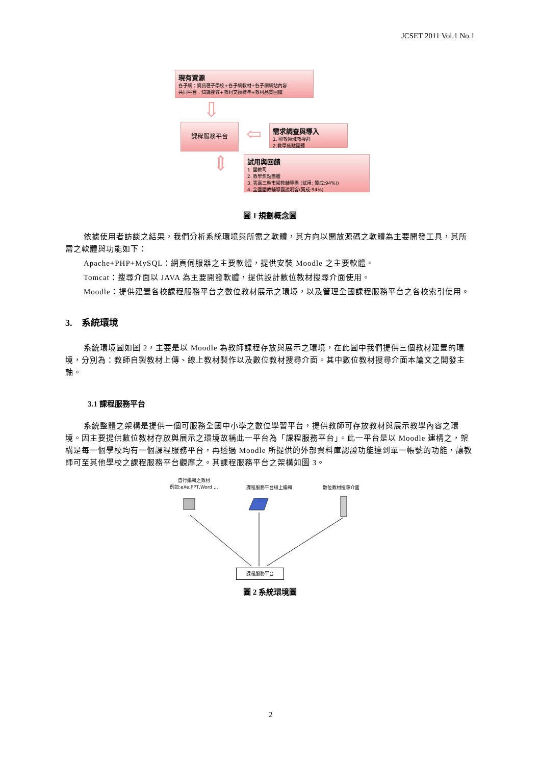JCSET 2011 Vol.1 No.1
現有資源
各子網：資訊種子學校+各子網教材+各子網網站內容
共同平台：知識搜尋+教材交換標準+教材品質回饋
⇩
課程服務平台 ⇦
需求調查與導入
1. 國教領域教授群
2.教學焦點團體
⇕
試用與回饋
1. 國教司
2. 教學焦點團體
3. 雲嘉三縣市國教輔導團 (試用: 贊成:94%))
4. 全國國教輔導團說明會(贊成:94%)
圖 1 規劃概念圖
依據使用者訪談之結果，我們分析系統環境與所需之軟體，其方向以開放源碼之軟體為主要開發工具，其所需之軟體與功能如下：
Apache+PHP+MySQL：網頁伺服器之主要軟體，提供安裝 Moodle 之主要軟體。
Tomcat：搜尋介面以 JAVA 為主要開發軟體，提供設計數位教材搜尋介面使用。
Moodle：提供建置各校課程服務平台之數位教材展示之環境，以及管理全國課程服務平台之各校索引使用。
3. 系統環境
系統環境圖如圖 2，主要是以 Moodle 為教師課程存放與展示之環境，在此圖中我們提供三個教材建置的環境，分別為：教師自製教材上傳、線上教材製作以及數位教材搜尋介面。其中數位教材搜尋介面本論文之開發主軸。
3.1 課程服務平台
系統整體之架構是提供一個可服務全國中小學之數位學習平台，提供教師可存放教材與展示教學內容之環境。因主要提供數位教材存放與展示之環境故稱此一平台為「課程服務平台」。此一平台是以 Moodle 建構之，架構是每一個學校均有一個課程服務平台，再透過 Moodle 所提供的外部資料庫認證功能達到單一帳號的功能，讓教師可至其他學校之課程服務平台觀摩之。其課程服務平台之架構如圖 3。
自行編輯之教材
例如:eXe,PPT,Word ,,,
課程服務平台線上編輯 數位教材搜尋介面
課程服務平台
圖 2 系統環境圖
2